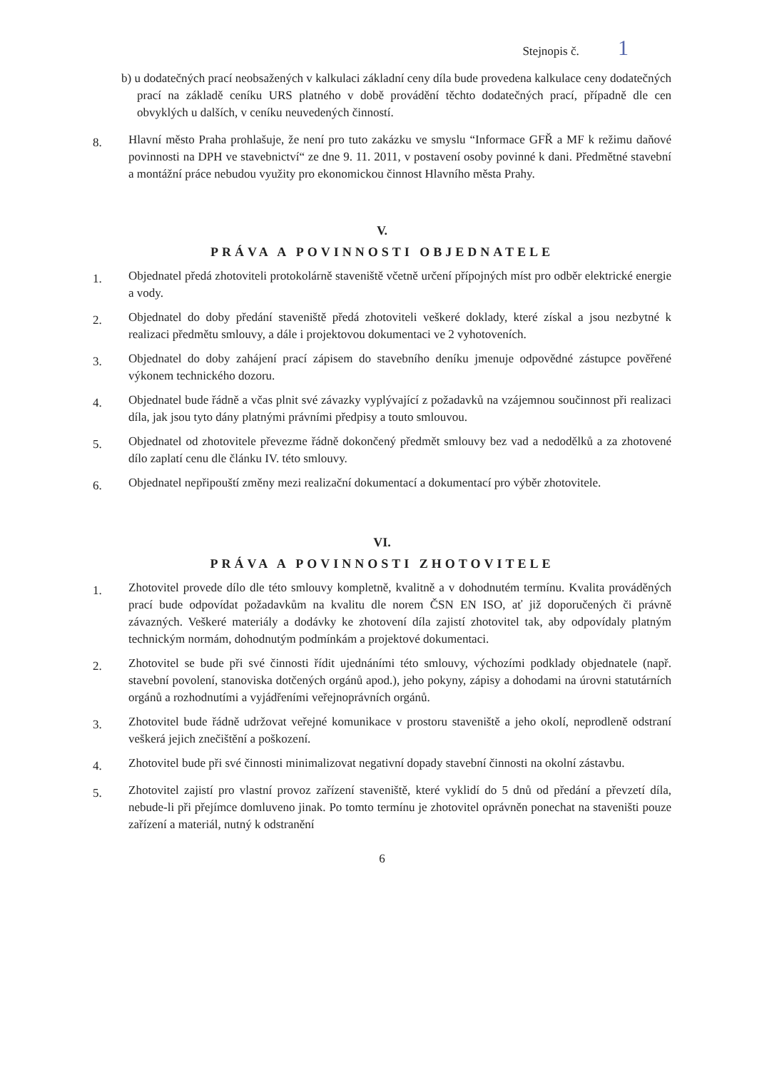Stejnopis č. 1
b) u dodatečných prací neobsažených v kalkulaci základní ceny díla bude provedena kalkulace ceny dodatečných prací na základě ceníku URS platného v době provádění těchto dodatečných prací, případně dle cen obvyklých u dalších, v ceníku neuvedených činností.
8.
Hlavní město Praha prohlašuje, že není pro tuto zakázku ve smyslu “Informace GFŘ a MF k režimu daňové povinnosti na DPH ve stavebnictví“ ze dne 9. 11. 2011, v postavení osoby povinné k dani. Předmětné stavební a montážní práce nebudou využity pro ekonomickou činnost Hlavního města Prahy.
V.
PRÁVA A POVINNOSTI OBJEDNATELE
1.
Objednatel předá zhotoviteli protokolárně staveniště včetně určení přípojných míst pro odběr elektrické energie a vody.
2.
Objednatel do doby předání staveniště předá zhotoviteli veškeré doklady, které získal a jsou nezbytné k realizaci předmětu smlouvy, a dále i projektovou dokumentaci ve 2 vyhotoveních.
3.
Objednatel do doby zahájení prací zápisem do stavebního deníku jmenuje odpovědné zástupce pověřené výkonem technického dozoru.
4.
Objednatel bude řádně a včas plnit své závazky vyplývající z požadavků na vzájemnou součinnost při realizaci díla, jak jsou tyto dány platnými právními předpisy a touto smlouvou.
5.
Objednatel od zhotovitele převezme řádně dokončený předmět smlouvy bez vad a nedodělků a za zhotovené dílo zaplatí cenu dle článku IV. této smlouvy.
6.
Objednatel nepřipouští změny mezi realizační dokumentací a dokumentací pro výběr zhotovitele.
VI.
PRÁVA A POVINNOSTI ZHOTOVITELE
1.
Zhotovitel provede dílo dle této smlouvy kompletně, kvalitně a v dohodnutém termínu. Kvalita prováděných prací bude odpovídat požadavkům na kvalitu dle norem ČSN EN ISO, ať již doporučených či právně závazných. Veškeré materiály a dodávky ke zhotovení díla zajistí zhotovitel tak, aby odpovídaly platným technickým normám, dohodnutým podmínkám a projektové dokumentaci.
2.
Zhotovitel se bude při své činnosti řídit ujednáními této smlouvy, výchozími podklady objednatele (např. stavební povolení, stanoviska dotčených orgánů apod.), jeho pokyny, zápisy a dohodami na úrovni statutárních orgánů a rozhodnutími a vyjádřeními veřejnoprávních orgánů.
3.
Zhotovitel bude řádně udržovat veřejné komunikace v prostoru staveniště a jeho okolí, neprodleně odstraní veškerá jejich znečištění a poškození.
4.
Zhotovitel bude při své činnosti minimalizovat negativní dopady stavební činnosti na okolní zástavbu.
5.
Zhotovitel zajistí pro vlastní provoz zařízení staveniště, které vyklidí do 5 dnů od předání a převzetí díla, nebude-li při přejímce domluveno jinak. Po tomto termínu je zhotovitel oprávněn ponechat na staveništi pouze zařízení a materiál, nutný k odstranění
6